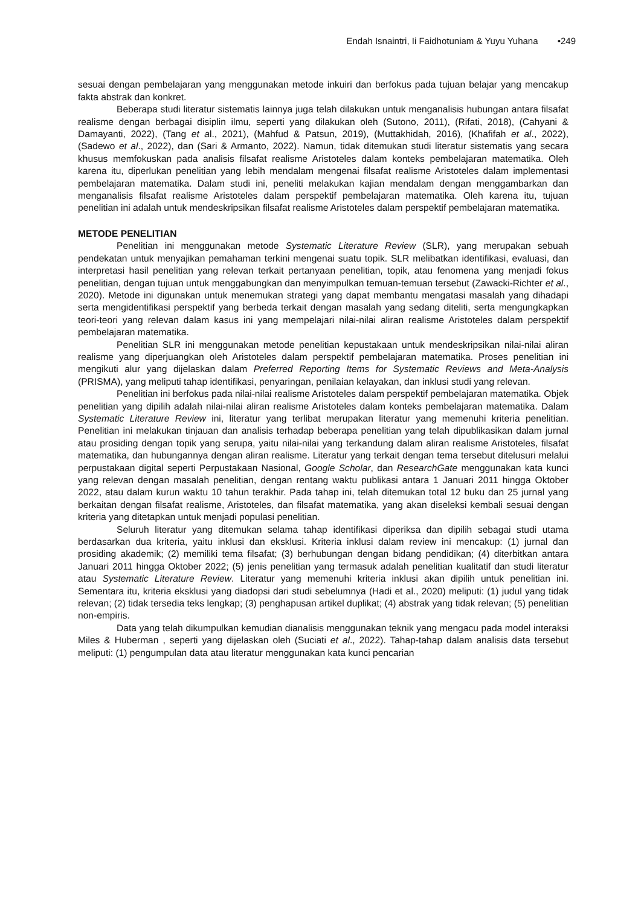Endah Isnaintri, Ii Faidhotuniam & Yuyu Yuhana •249
sesuai dengan pembelajaran yang menggunakan metode inkuiri dan berfokus pada tujuan belajar yang mencakup fakta abstrak dan konkret.
Beberapa studi literatur sistematis lainnya juga telah dilakukan untuk menganalisis hubungan antara filsafat realisme dengan berbagai disiplin ilmu, seperti yang dilakukan oleh (Sutono, 2011), (Rifati, 2018), (Cahyani & Damayanti, 2022), (Tang et al., 2021), (Mahfud & Patsun, 2019), (Muttakhidah, 2016), (Khafifah et al., 2022), (Sadewo et al., 2022), dan (Sari & Armanto, 2022). Namun, tidak ditemukan studi literatur sistematis yang secara khusus memfokuskan pada analisis filsafat realisme Aristoteles dalam konteks pembelajaran matematika. Oleh karena itu, diperlukan penelitian yang lebih mendalam mengenai filsafat realisme Aristoteles dalam implementasi pembelajaran matematika. Dalam studi ini, peneliti melakukan kajian mendalam dengan menggambarkan dan menganalisis filsafat realisme Aristoteles dalam perspektif pembelajaran matematika. Oleh karena itu, tujuan penelitian ini adalah untuk mendeskripsikan filsafat realisme Aristoteles dalam perspektif pembelajaran matematika.
METODE PENELITIAN
Penelitian ini menggunakan metode Systematic Literature Review (SLR), yang merupakan sebuah pendekatan untuk menyajikan pemahaman terkini mengenai suatu topik. SLR melibatkan identifikasi, evaluasi, dan interpretasi hasil penelitian yang relevan terkait pertanyaan penelitian, topik, atau fenomena yang menjadi fokus penelitian, dengan tujuan untuk menggabungkan dan menyimpulkan temuan-temuan tersebut (Zawacki-Richter et al., 2020). Metode ini digunakan untuk menemukan strategi yang dapat membantu mengatasi masalah yang dihadapi serta mengidentifikasi perspektif yang berbeda terkait dengan masalah yang sedang diteliti, serta mengungkapkan teori-teori yang relevan dalam kasus ini yang mempelajari nilai-nilai aliran realisme Aristoteles dalam perspektif pembelajaran matematika.
Penelitian SLR ini menggunakan metode penelitian kepustakaan untuk mendeskripsikan nilai-nilai aliran realisme yang diperjuangkan oleh Aristoteles dalam perspektif pembelajaran matematika. Proses penelitian ini mengikuti alur yang dijelaskan dalam Preferred Reporting Items for Systematic Reviews and Meta-Analysis (PRISMA), yang meliputi tahap identifikasi, penyaringan, penilaian kelayakan, dan inklusi studi yang relevan.
Penelitian ini berfokus pada nilai-nilai realisme Aristoteles dalam perspektif pembelajaran matematika. Objek penelitian yang dipilih adalah nilai-nilai aliran realisme Aristoteles dalam konteks pembelajaran matematika. Dalam Systematic Literature Review ini, literatur yang terlibat merupakan literatur yang memenuhi kriteria penelitian. Penelitian ini melakukan tinjauan dan analisis terhadap beberapa penelitian yang telah dipublikasikan dalam jurnal atau prosiding dengan topik yang serupa, yaitu nilai-nilai yang terkandung dalam aliran realisme Aristoteles, filsafat matematika, dan hubungannya dengan aliran realisme. Literatur yang terkait dengan tema tersebut ditelusuri melalui perpustakaan digital seperti Perpustakaan Nasional, Google Scholar, dan ResearchGate menggunakan kata kunci yang relevan dengan masalah penelitian, dengan rentang waktu publikasi antara 1 Januari 2011 hingga Oktober 2022, atau dalam kurun waktu 10 tahun terakhir. Pada tahap ini, telah ditemukan total 12 buku dan 25 jurnal yang berkaitan dengan filsafat realisme, Aristoteles, dan filsafat matematika, yang akan diseleksi kembali sesuai dengan kriteria yang ditetapkan untuk menjadi populasi penelitian.
Seluruh literatur yang ditemukan selama tahap identifikasi diperiksa dan dipilih sebagai studi utama berdasarkan dua kriteria, yaitu inklusi dan eksklusi. Kriteria inklusi dalam review ini mencakup: (1) jurnal dan prosiding akademik; (2) memiliki tema filsafat; (3) berhubungan dengan bidang pendidikan; (4) diterbitkan antara Januari 2011 hingga Oktober 2022; (5) jenis penelitian yang termasuk adalah penelitian kualitatif dan studi literatur atau Systematic Literature Review. Literatur yang memenuhi kriteria inklusi akan dipilih untuk penelitian ini. Sementara itu, kriteria eksklusi yang diadopsi dari studi sebelumnya (Hadi et al., 2020) meliputi: (1) judul yang tidak relevan; (2) tidak tersedia teks lengkap; (3) penghapusan artikel duplikat; (4) abstrak yang tidak relevan; (5) penelitian non-empiris.
Data yang telah dikumpulkan kemudian dianalisis menggunakan teknik yang mengacu pada model interaksi Miles & Huberman , seperti yang dijelaskan oleh (Suciati et al., 2022). Tahap-tahap dalam analisis data tersebut meliputi: (1) pengumpulan data atau literatur menggunakan kata kunci pencarian